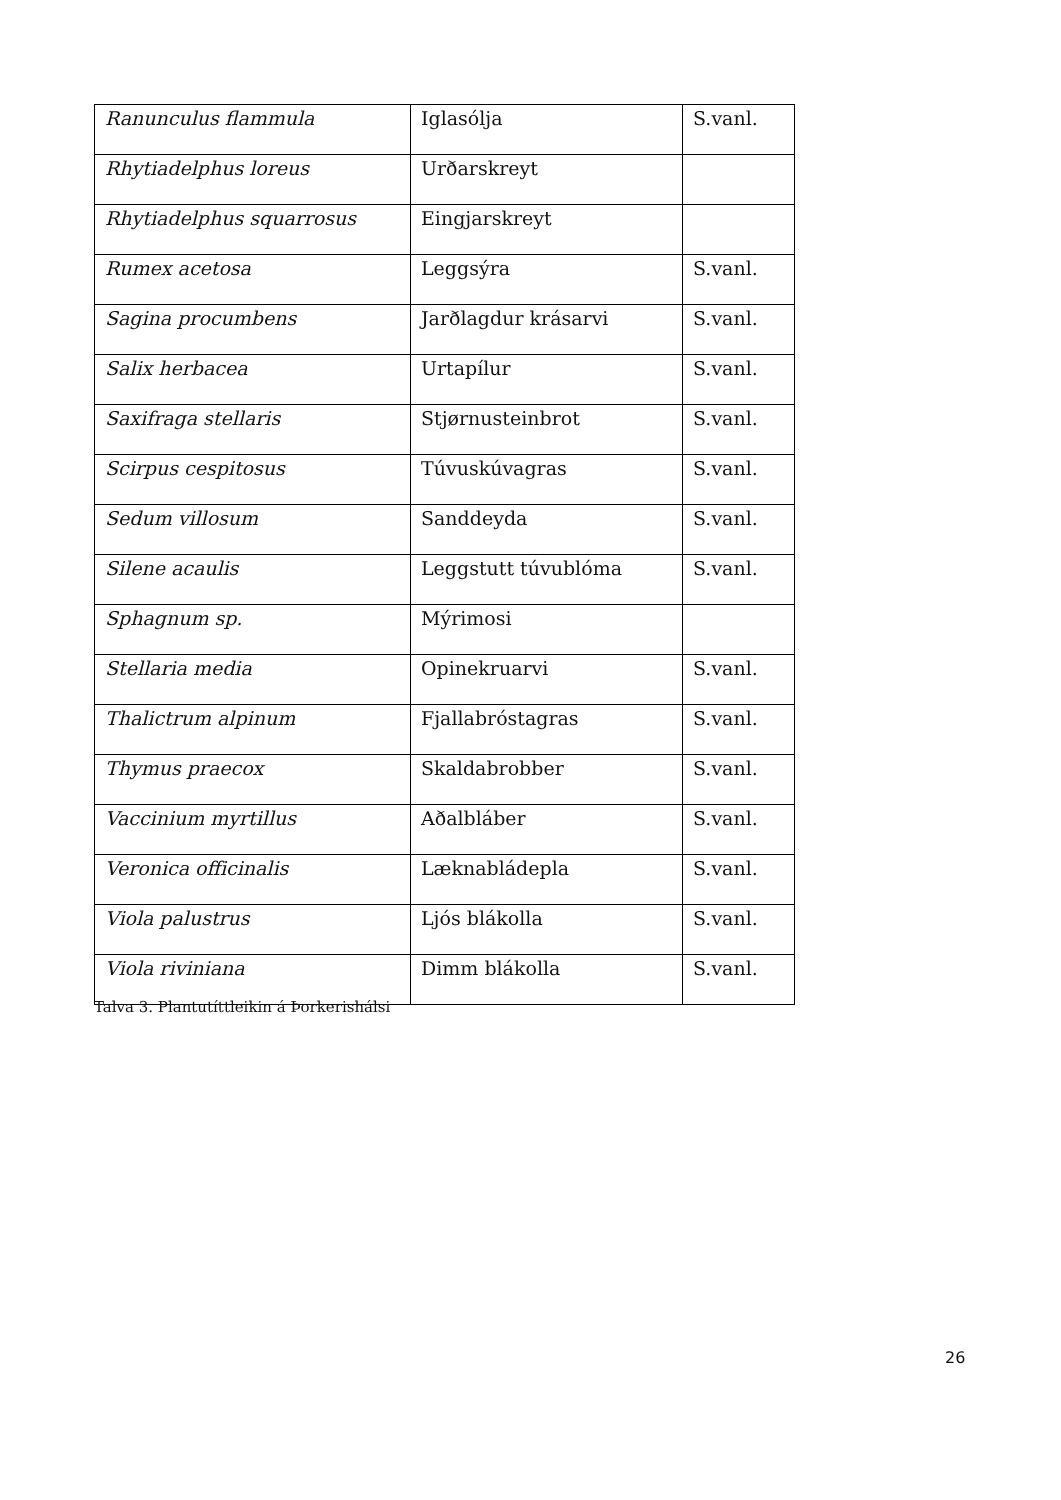| Ranunculus flammula | Iglasólja | S.vanl. |
| Rhytiadelphus loreus | Urðarskreyt | |
| Rhytiadelphus squarrosus | Eingjarskreyt | |
| Rumex acetosa | Leggsýra | S.vanl. |
| Sagina procumbens | Jarðlagdur krásarvi | S.vanl. |
| Salix herbacea | Urtapílur | S.vanl. |
| Saxifraga stellaris | Stjørnusteinbrot | S.vanl. |
| Scirpus cespitosus | Túvuskúvagras | S.vanl. |
| Sedum villosum | Sanddeyda | S.vanl. |
| Silene acaulis | Leggstutt túvublóma | S.vanl. |
| Sphagnum sp. | Mýrimosi | |
| Stellaria media | Opinekruarvi | S.vanl. |
| Thalictrum alpinum | Fjallabróstagras | S.vanl. |
| Thymus praecox | Skaldabrobber | S.vanl. |
| Vaccinium myrtillus | Aðalbláber | S.vanl. |
| Veronica officinalis | Læknabládepla | S.vanl. |
| Viola palustrus | Ljós blákolla | S.vanl. |
| Viola riviniana | Dimm blákolla | S.vanl. |
Talva 3. Plantutíttleikin á Þorkerishálsi
26